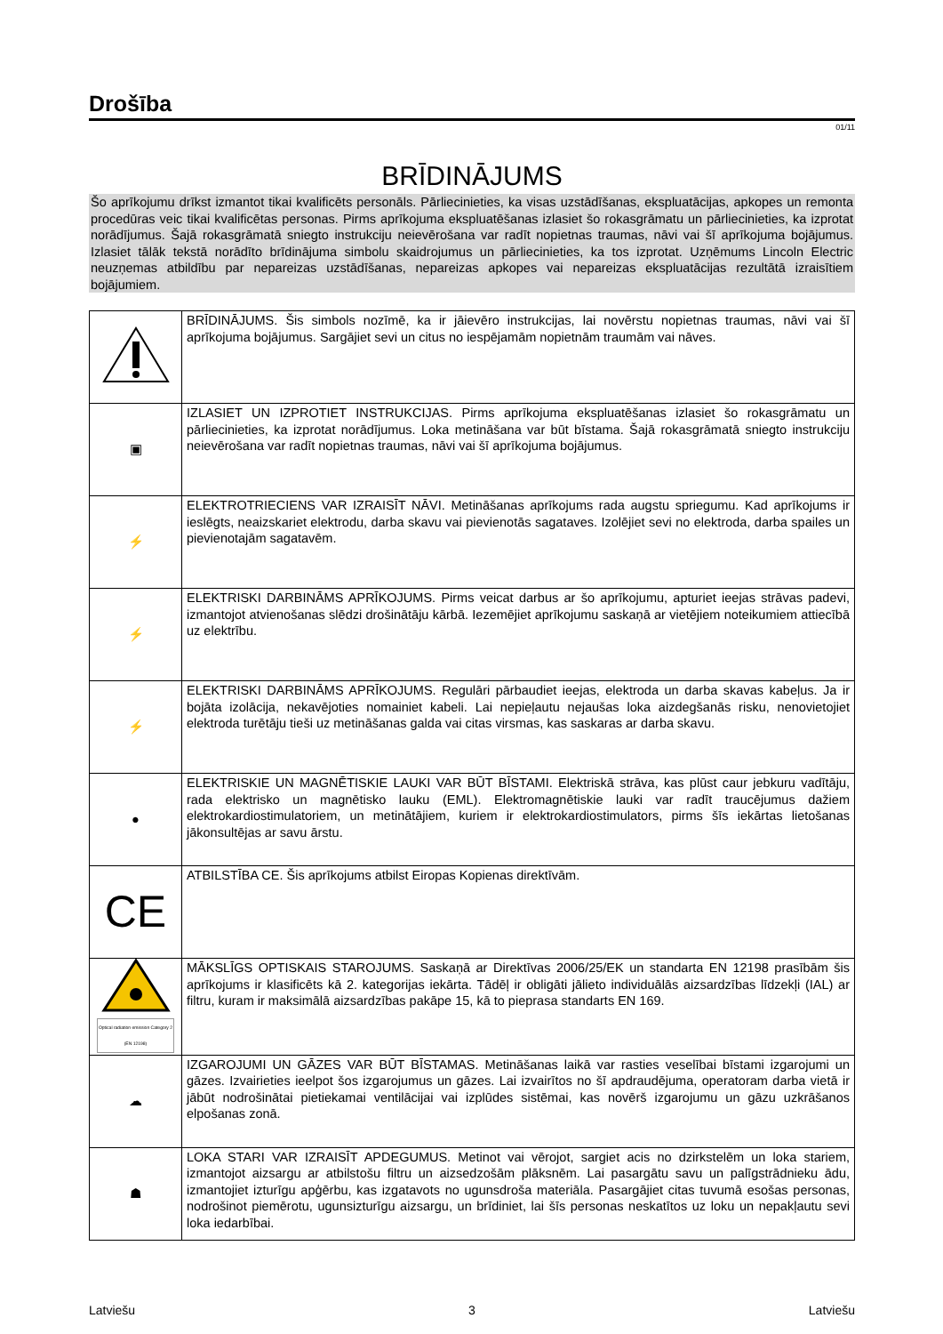Drošība
01/11
BRĪDINĀJUMS
Šo aprīkojumu drīkst izmantot tikai kvalificēts personāls. Pārliecinieties, ka visas uzstādīšanas, ekspluatācijas, apkopes un remonta procedūras veic tikai kvalificētas personas. Pirms aprīkojuma ekspluatēšanas izlasiet šo rokasgrāmatu un pārliecinieties, ka izprotat norādījumus. Šajā rokasgrāmatā sniegto instrukciju neievērošana var radīt nopietnas traumas, nāvi vai šī aprīkojuma bojājumus. Izlasiet tālāk tekstā norādīto brīdinājuma simbolu skaidrojumus un pārliecinieties, ka tos izprotat. Uzņēmums Lincoln Electric neuzņemas atbildību par nepareizas uzstādīšanas, nepareizas apkopes vai nepareizas ekspluatācijas rezultātā izraisītiem bojājumiem.
| | BRĪDINĀJUMS. Šis simbols nozīmē, ka ir jāievēro instrukcijas, lai novērstu nopietnas traumas, nāvi vai šī aprīkojuma bojājumus. Sargājiet sevi un citus no iespējamām nopietnām traumām vai nāves. |
| ▣ | IZLASIET UN IZPROTIET INSTRUKCIJAS. Pirms aprīkojuma ekspluatēšanas izlasiet šo rokasgrāmatu un pārliecinieties, ka izprotat norādījumus. Loka metināšana var būt bīstama. Šajā rokasgrāmatā sniegto instrukciju neievērošana var radīt nopietnas traumas, nāvi vai šī aprīkojuma bojājumus. |
| ⚡ | ELEKTROTRIECIENS VAR IZRAISĪT NĀVI. Metināšanas aprīkojums rada augstu spriegumu. Kad aprīkojums ir ieslēgts, neaizskariet elektrodu, darba skavu vai pievienotās sagataves. Izolējiet sevi no elektroda, darba spailes un pievienotajām sagatavēm. |
| ⚡ | ELEKTRISKI DARBINĀMS APRĪKOJUMS. Pirms veicat darbus ar šo aprīkojumu, apturiet ieejas strāvas padevi, izmantojot atvienošanas slēdzi drošinātāju kārbā. Iezemējiet aprīkojumu saskaņā ar vietējiem noteikumiem attiecībā uz elektrību. |
| ⚡ | ELEKTRISKI DARBINĀMS APRĪKOJUMS. Regulāri pārbaudiet ieejas, elektroda un darba skavas kabeļus. Ja ir bojāta izolācija, nekavējoties nomainiet kabeli. Lai nepieļautu nejaušas loka aizdegšanās risku, nenovietojiet elektroda turētāju tieši uz metināšanas galda vai citas virsmas, kas saskaras ar darba skavu. |
| ● | ELEKTRISKIE UN MAGNĒTISKIE LAUKI VAR BŪT BĪSTAMI. Elektriskā strāva, kas plūst caur jebkuru vadītāju, rada elektrisko un magnētisko lauku (EML). Elektromagnētiskie lauki var radīt traucējumus dažiem elektrokardiostimulatoriem, un metinātājiem, kuriem ir elektrokardiostimulators, pirms šīs iekārtas lietošanas jākonsultējas ar savu ārstu. |
| CE | ATBILSTĪBA CE. Šis aprīkojums atbilst Eiropas Kopienas direktīvām. |
| Optical radiation emission Category 2 (EN 12198) | MĀKSLĪGS OPTISKAIS STAROJUMS. Saskaņā ar Direktīvas 2006/25/EK un standarta EN 12198 prasībām šis aprīkojums ir klasificēts kā 2. kategorijas iekārta. Tādēļ ir obligāti jālieto individuālās aizsardzības līdzekļi (IAL) ar filtru, kuram ir maksimālā aizsardzības pakāpe 15, kā to pieprasa standarts EN 169. |
| ☁ | IZGAROJUMI UN GĀZES VAR BŪT BĪSTAMAS. Metināšanas laikā var rasties veselībai bīstami izgarojumi un gāzes. Izvairieties ieelpot šos izgarojumus un gāzes. Lai izvairītos no šī apdraudējuma, operatoram darba vietā ir jābūt nodrošinātai pietiekamai ventilācijai vai izplūdes sistēmai, kas novērš izgarojumu un gāzu uzkrāšanos elpošanas zonā. |
| ☗ | LOKA STARI VAR IZRAISĪT APDEGUMUS. Metinot vai vērojot, sargiet acis no dzirkstelēm un loka stariem, izmantojot aizsargu ar atbilstošu filtru un aizsedzošām plāksnēm. Lai pasargātu savu un palīgstrādnieku ādu, izmantojiet izturīgu apģērbu, kas izgatavots no ugunsdroša materiāla. Pasargājiet citas tuvumā esošas personas, nodrošinot piemērotu, ugunsizturīgu aizsargu, un brīdiniet, lai šīs personas neskatītos uz loku un nepakļautu sevi loka iedarbībai. |
Latviešu 3 Latviešu